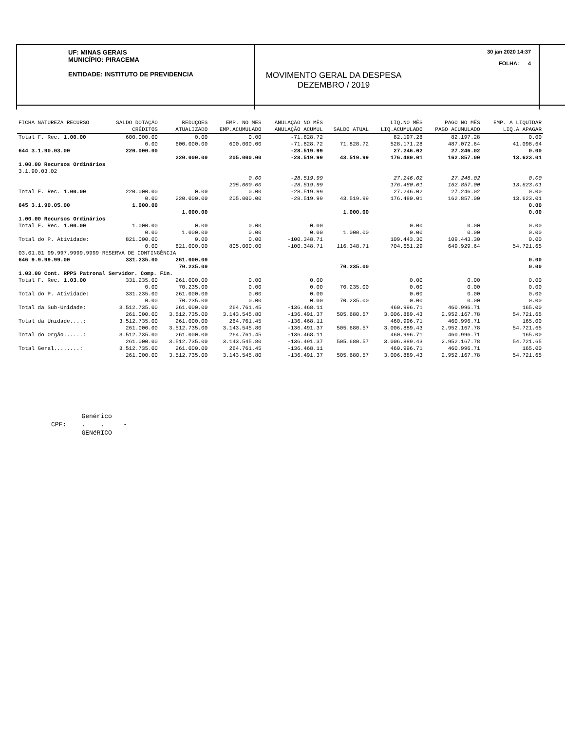UF: MINAS GERAIS
MUNICÍPIO: PIRACEMA
ENTIDADE: INSTITUTO DE PREVIDENCIA
MOVIMENTO GERAL DA DESPESA
DEZEMBRO / 2019
30 jan 2020 14:37
FOLHA: 4
| FICHA NATUREZA RECURSO | | SALDO DOTAÇÃO | REDUÇÕES | EMP. NO MES | ANULAÇÃO NO MÊS | | LIQ.NO MÊS | PAGO NO MÊS | EMP. A LIQUIDAR |
| --- | --- | --- | --- | --- | --- | --- | --- | --- | --- |
| | | CRÉDITOS | ATUALIZADO | EMP.ACUMULADO | ANULAÇÃO ACUMUL | SALDO ATUAL | LIQ.ACUMULADO | PAGO ACUMULADO | LIQ.A APAGAR |
| Total F. Rec. 1.00.00 | | 600.000.00 | 0.00 | 0.00 | -71.828.72 | | 82.197.28 | 82.197.28 | 0.00 |
| | | 0.00 | 600.000.00 | 600.000.00 | -71.828.72 | 71.828.72 | 528.171.28 | 487.072.64 | 41.098.64 |
| 644 3.1.90.03.00 | | 220.000.00 | | | -28.519.99 | | 27.246.02 | 27.246.02 | 0.00 |
| | | | 220.000.00 | 205.000.00 | -28.519.99 | 43.519.99 | 176.480.01 | 162.857.00 | 13.623.01 |
| 1.00.00 Recursos Ordinários | | | | | | | | | |
| 3.1.90.03.02 | | | | | | | | | |
| | | | | 0.00 | -28.519.99 | | 27.246.02 | 27.246.02 | 0.00 |
| | | | | 205.000.00 | -28.519.99 | | 176.480.01 | 162.857.00 | 13.623.01 |
| Total F. Rec. 1.00.00 | | 220.000.00 | 0.00 | 0.00 | -28.519.99 | | 27.246.02 | 27.246.02 | 0.00 |
| | | 0.00 | 220.000.00 | 205.000.00 | -28.519.99 | 43.519.99 | 176.480.01 | 162.857.00 | 13.623.01 |
| 645 3.1.90.05.00 | | 1.000.00 | | | | | | | 0.00 |
| | | | 1.000.00 | | | 1.000.00 | | | 0.00 |
| 1.00.00 Recursos Ordinários | | | | | | | | | |
| Total F. Rec. 1.00.00 | | 1.000.00 | 0.00 | 0.00 | 0.00 | | 0.00 | 0.00 | 0.00 |
| | | 0.00 | 1.000.00 | 0.00 | 0.00 | 1.000.00 | 0.00 | 0.00 | 0.00 |
| Total do P. Atividade: | | 821.000.00 | 0.00 | 0.00 | -100.348.71 | | 109.443.30 | 109.443.30 | 0.00 |
| | | 0.00 | 821.000.00 | 805.000.00 | -100.348.71 | 116.348.71 | 704.651.29 | 649.929.64 | 54.721.65 |
| 03.01.01 99.997.9999.9999 RESERVA DE CONTINGÊNCIA | | | | | | | | | |
| 646 9.9.99.99.00 | | 331.235.00 | 261.000.00 | | | | | | 0.00 |
| | | | 70.235.00 | | | 70.235.00 | | | 0.00 |
| 1.03.00 Cont. RPPS Patronal Servidor. Comp. Fin. | | | | | | | | | |
| Total F. Rec. 1.03.00 | | 331.235.00 | 261.000.00 | 0.00 | 0.00 | | 0.00 | 0.00 | 0.00 |
| | | 0.00 | 70.235.00 | 0.00 | 0.00 | 70.235.00 | 0.00 | 0.00 | 0.00 |
| Total do P. Atividade: | | 331.235.00 | 261.000.00 | 0.00 | 0.00 | | 0.00 | 0.00 | 0.00 |
| | | 0.00 | 70.235.00 | 0.00 | 0.00 | 70.235.00 | 0.00 | 0.00 | 0.00 |
| Total da Sub-Unidade: | | 3.512.735.00 | 261.000.00 | 264.761.45 | -136.468.11 | | 460.996.71 | 460.996.71 | 165.00 |
| | | 261.000.00 | 3.512.735.00 | 3.143.545.80 | -136.491.37 | 505.680.57 | 3.006.889.43 | 2.952.167.78 | 54.721.65 |
| Total da Unidade....: | | 3.512.735.00 | 261.000.00 | 264.761.45 | -136.468.11 | | 460.996.71 | 460.996.71 | 165.00 |
| | | 261.000.00 | 3.512.735.00 | 3.143.545.80 | -136.491.37 | 505.680.57 | 3.006.889.43 | 2.952.167.78 | 54.721.65 |
| Total do Orgão......: | | 3.512.735.00 | 261.000.00 | 264.761.45 | -136.468.11 | | 460.996.71 | 460.996.71 | 165.00 |
| | | 261.000.00 | 3.512.735.00 | 3.143.545.80 | -136.491.37 | 505.680.57 | 3.006.889.43 | 2.952.167.78 | 54.721.65 |
| Total Geral........: | | 3.512.735.00 | 261.000.00 | 264.761.45 | -136.468.11 | | 460.996.71 | 460.996.71 | 165.00 |
| | | 261.000.00 | 3.512.735.00 | 3.143.545.80 | -136.491.37 | 505.680.57 | 3.006.889.43 | 2.952.167.78 | 54.721.65 |
Genérico
CPF: . . -
GENéRICO